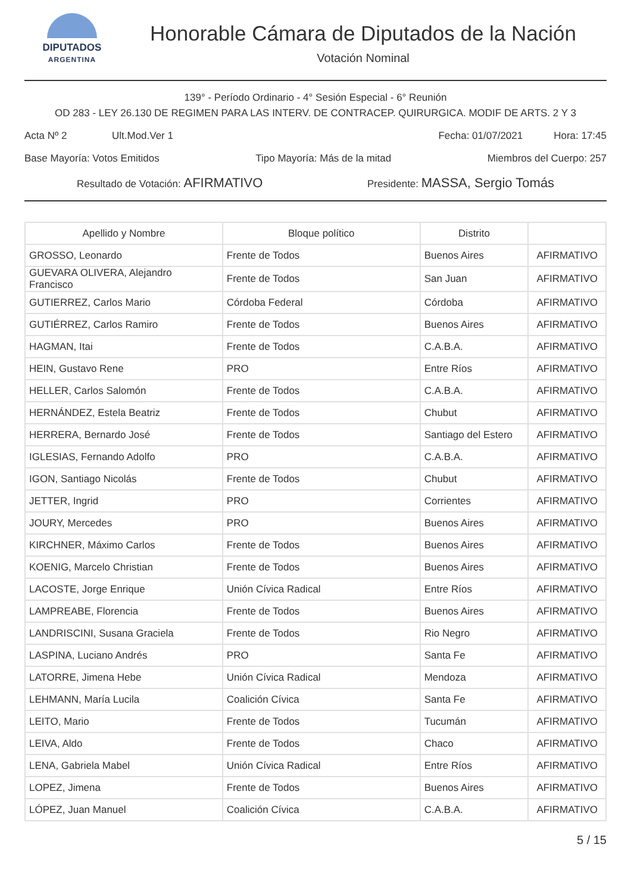DIPUTADOS
ARGENTINA
Honorable Cámara de Diputados de la Nación
Votación Nominal
139° - Período Ordinario - 4° Sesión Especial - 6° Reunión
OD 283 - LEY 26.130 DE REGIMEN PARA LAS INTERV. DE CONTRACEP. QUIRURGICA. MODIF DE ARTS. 2 Y 3
Acta Nº 2 Ult.Mod.Ver 1 Fecha: 01/07/2021 Hora: 17:45
Base Mayoría: Votos Emitidos Tipo Mayoría: Más de la mitad Miembros del Cuerpo: 257
Resultado de Votación: AFIRMATIVO Presidente: MASSA, Sergio Tomás
| Apellido y Nombre | Bloque político | Distrito | |
| --- | --- | --- | --- |
| GROSSO, Leonardo | Frente de Todos | Buenos Aires | AFIRMATIVO |
| GUEVARA OLIVERA, Alejandro Francisco | Frente de Todos | San Juan | AFIRMATIVO |
| GUTIERREZ, Carlos Mario | Córdoba Federal | Córdoba | AFIRMATIVO |
| GUTIÉRREZ, Carlos Ramiro | Frente de Todos | Buenos Aires | AFIRMATIVO |
| HAGMAN, Itai | Frente de Todos | C.A.B.A. | AFIRMATIVO |
| HEIN, Gustavo Rene | PRO | Entre Ríos | AFIRMATIVO |
| HELLER, Carlos Salomón | Frente de Todos | C.A.B.A. | AFIRMATIVO |
| HERNÁNDEZ, Estela Beatriz | Frente de Todos | Chubut | AFIRMATIVO |
| HERRERA, Bernardo José | Frente de Todos | Santiago del Estero | AFIRMATIVO |
| IGLESIAS, Fernando Adolfo | PRO | C.A.B.A. | AFIRMATIVO |
| IGON, Santiago Nicolás | Frente de Todos | Chubut | AFIRMATIVO |
| JETTER, Ingrid | PRO | Corrientes | AFIRMATIVO |
| JOURY, Mercedes | PRO | Buenos Aires | AFIRMATIVO |
| KIRCHNER, Máximo Carlos | Frente de Todos | Buenos Aires | AFIRMATIVO |
| KOENIG, Marcelo Christian | Frente de Todos | Buenos Aires | AFIRMATIVO |
| LACOSTE, Jorge Enrique | Unión Cívica Radical | Entre Ríos | AFIRMATIVO |
| LAMPREABE, Florencia | Frente de Todos | Buenos Aires | AFIRMATIVO |
| LANDRISCINI, Susana Graciela | Frente de Todos | Rio Negro | AFIRMATIVO |
| LASPINA, Luciano Andrés | PRO | Santa Fe | AFIRMATIVO |
| LATORRE, Jimena Hebe | Unión Cívica Radical | Mendoza | AFIRMATIVO |
| LEHMANN, María Lucila | Coalición Cívica | Santa Fe | AFIRMATIVO |
| LEITO, Mario | Frente de Todos | Tucumán | AFIRMATIVO |
| LEIVA, Aldo | Frente de Todos | Chaco | AFIRMATIVO |
| LENA, Gabriela Mabel | Unión Cívica Radical | Entre Ríos | AFIRMATIVO |
| LOPEZ, Jimena | Frente de Todos | Buenos Aires | AFIRMATIVO |
| LÓPEZ, Juan Manuel | Coalición Cívica | C.A.B.A. | AFIRMATIVO |
5 / 15